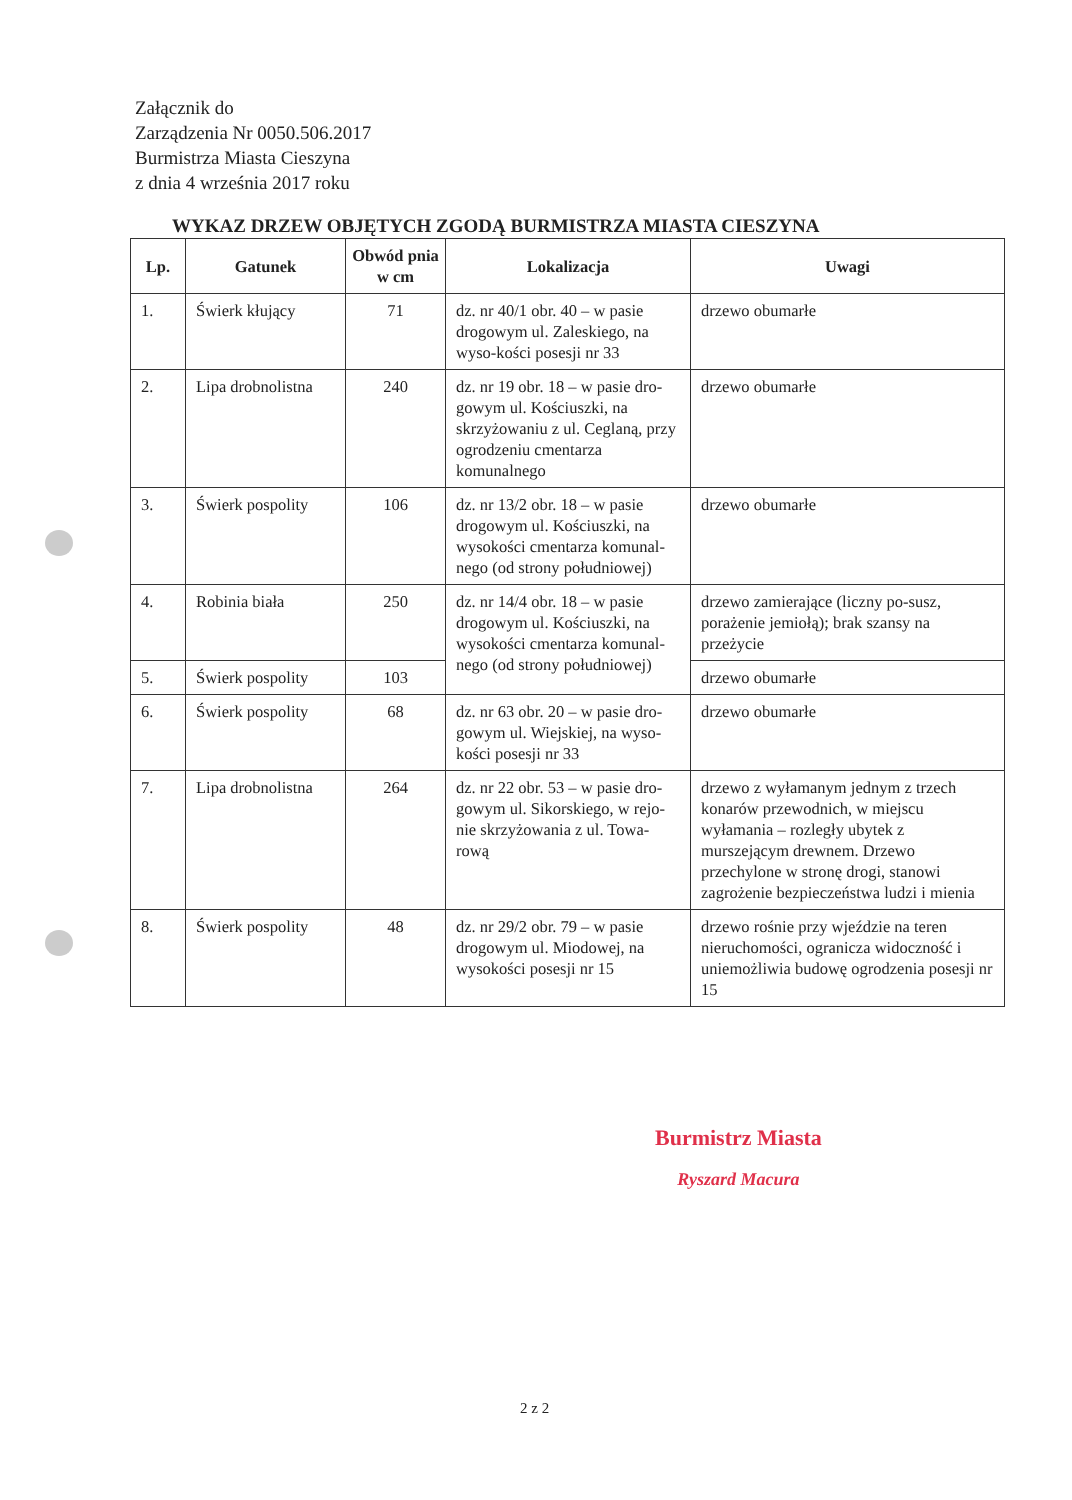Załącznik do
Zarządzenia Nr 0050.506.2017
Burmistrza Miasta Cieszyna
z dnia 4 września 2017 roku
WYKAZ DRZEW OBJĘTYCH ZGODĄ BURMISTRZA MIASTA CIESZYNA
| Lp. | Gatunek | Obwód pnia w cm | Lokalizacja | Uwagi |
| --- | --- | --- | --- | --- |
| 1. | Świerk kłujący | 71 | dz. nr 40/1 obr. 40 – w pasie drogowym ul. Zaleskiego, na wyso-kości posesji nr 33 | drzewo obumarłe |
| 2. | Lipa drobnolistna | 240 | dz. nr 19 obr. 18 – w pasie dro-gowym ul. Kościuszki, na skrzyżowaniu z ul. Ceglaną, przy ogrodzeniu cmentarza komunalnego | drzewo obumarłe |
| 3. | Świerk pospolity | 106 | dz. nr 13/2 obr. 18 – w pasie drogowym ul. Kościuszki, na wysokości cmentarza komunal-nego (od strony południowej) | drzewo obumarłe |
| 4. | Robinia biała | 250 | dz. nr 14/4 obr. 18 – w pasie drogowym ul. Kościuszki, na wysokości cmentarza komunal-nego (od strony południowej) | drzewo zamierające (liczny po-susz, porażenie jemiołą); brak szansy na przeżycie |
| 5. | Świerk pospolity | 103 | | drzewo obumarłe |
| 6. | Świerk pospolity | 68 | dz. nr 63 obr. 20 – w pasie dro-gowym ul. Wiejskiej, na wyso-kości posesji nr 33 | drzewo obumarłe |
| 7. | Lipa drobnolistna | 264 | dz. nr 22 obr. 53 – w pasie dro-gowym ul. Sikorskiego, w rejo-nie skrzyżowania z ul. Towa-rową | drzewo z wyłamanym jednym z trzech konarów przewodnich, w miejscu wyłamania – rozległy ubytek z murszejącym drewnem. Drzewo przechylone w stronę drogi, stanowi zagrożenie bezpieczeństwa ludzi i mienia |
| 8. | Świerk pospolity | 48 | dz. nr 29/2 obr. 79 – w pasie drogowym ul. Miodowej, na wysokości posesji nr 15 | drzewo rośnie przy wjeździe na teren nieruchomości, ogranicza widoczność i uniemożliwia budowę ogrodzenia posesji nr 15 |
Burmistrz Miasta
Ryszard Macura
2 z 2